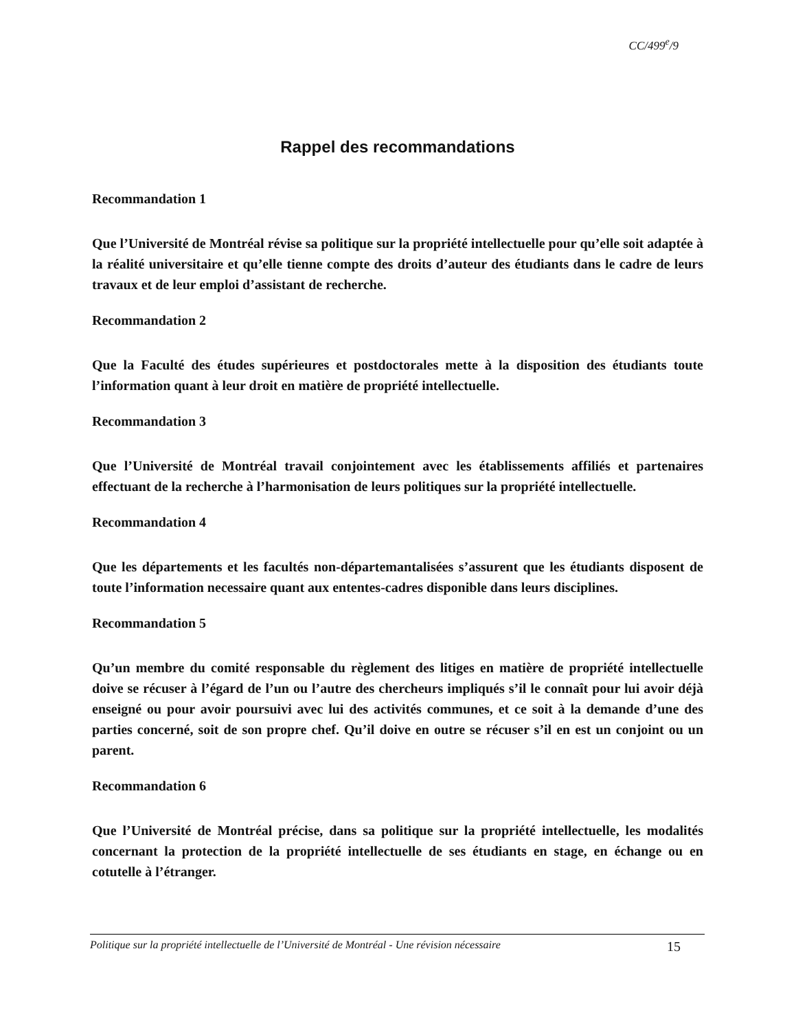CC/499<sup>e</sup>/9
Rappel des recommandations
Recommandation 1
Que l’Université de Montréal révise sa politique sur la propriété intellectuelle pour qu’elle soit adaptée à la réalité universitaire et qu’elle tienne compte des droits d’auteur des étudiants dans le cadre de leurs travaux et de leur emploi d’assistant de recherche.
Recommandation 2
Que la Faculté des études supérieures et postdoctorales mette à la disposition des étudiants toute l’information quant à leur droit en matière de propriété intellectuelle.
Recommandation 3
Que l’Université de Montréal travail conjointement avec les établissements affiliés et partenaires effectuant de la recherche à l’harmonisation de leurs politiques sur la propriété intellectuelle.
Recommandation 4
Que les départements et les facultés non-départemantalisées s’assurent que les étudiants disposent de toute l’information necessaire quant aux ententes-cadres disponible dans leurs disciplines.
Recommandation 5
Qu’un membre du comité responsable du règlement des litiges en matière de propriété intellectuelle doive se récuser à l’égard de l’un ou l’autre des chercheurs impliqués s’il le connaît pour lui avoir déjà enseigné ou pour avoir poursuivi avec lui des activités communes, et ce soit à la demande d’une des parties concerné, soit de son propre chef. Qu’il doive en outre se récuser s’il en est un conjoint ou un parent.
Recommandation 6
Que l’Université de Montréal précise, dans sa politique sur la propriété intellectuelle, les modalités concernant la protection de la propriété intellectuelle de ses étudiants en stage, en échange ou en cotutelle à l’étranger.
Politique sur la propriété intellectuelle de l’Université de Montréal - Une révision nécessaire 15